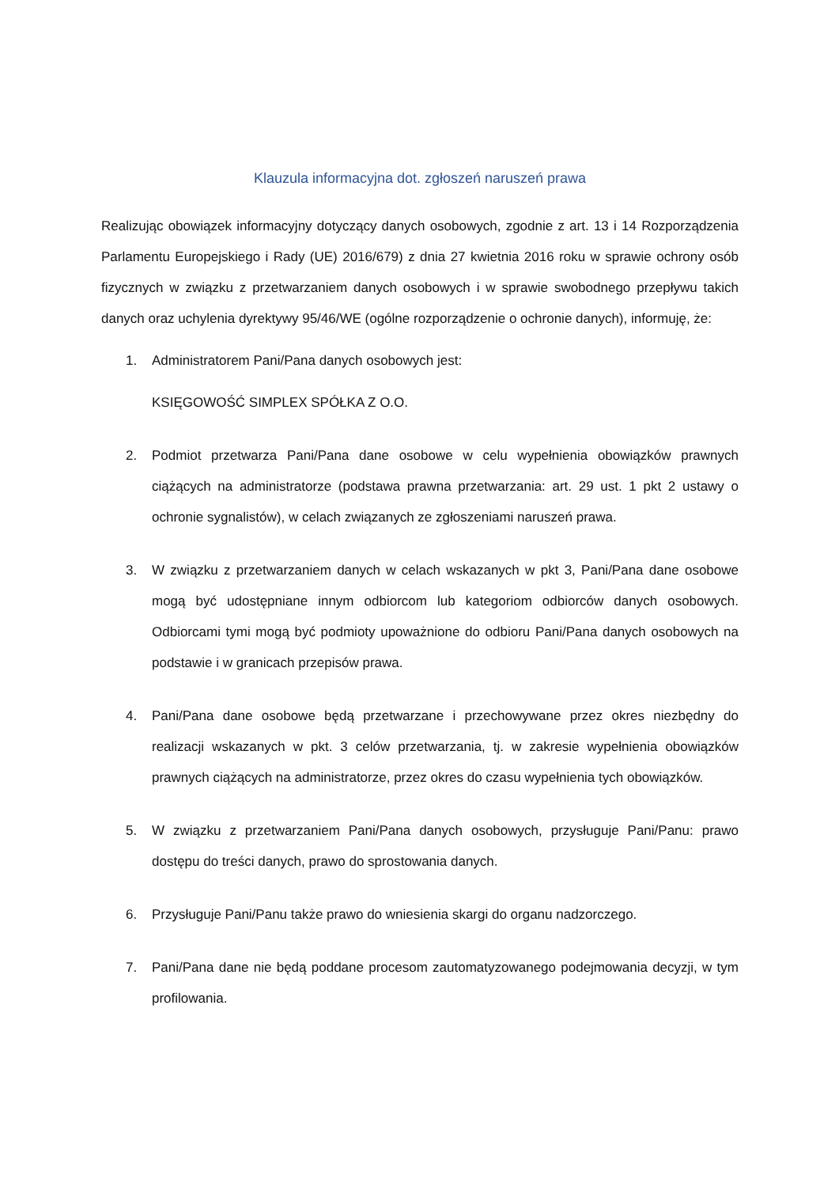Klauzula informacyjna dot. zgłoszeń naruszeń prawa
Realizując obowiązek informacyjny dotyczący danych osobowych, zgodnie z art. 13 i 14 Rozporządzenia Parlamentu Europejskiego i Rady (UE) 2016/679) z dnia 27 kwietnia 2016 roku w sprawie ochrony osób fizycznych w związku z przetwarzaniem danych osobowych i w sprawie swobodnego przepływu takich danych oraz uchylenia dyrektywy 95/46/WE (ogólne rozporządzenie o ochronie danych), informuję, że:
1. Administratorem Pani/Pana danych osobowych jest:
KSIĘGOWOŚĆ SIMPLEX SPÓŁKA Z O.O.
2. Podmiot przetwarza Pani/Pana dane osobowe w celu wypełnienia obowiązków prawnych ciążących na administratorze (podstawa prawna przetwarzania: art. 29 ust. 1 pkt 2 ustawy o ochronie sygnalistów), w celach związanych ze zgłoszeniami naruszeń prawa.
3. W związku z przetwarzaniem danych w celach wskazanych w pkt 3, Pani/Pana dane osobowe mogą być udostępniane innym odbiorcom lub kategoriom odbiorców danych osobowych. Odbiorcami tymi mogą być podmioty upoważnione do odbioru Pani/Pana danych osobowych na podstawie i w granicach przepisów prawa.
4. Pani/Pana dane osobowe będą przetwarzane i przechowywane przez okres niezbędny do realizacji wskazanych w pkt. 3 celów przetwarzania, tj. w zakresie wypełnienia obowiązków prawnych ciążących na administratorze, przez okres do czasu wypełnienia tych obowiązków.
5. W związku z przetwarzaniem Pani/Pana danych osobowych, przysługuje Pani/Panu: prawo dostępu do treści danych, prawo do sprostowania danych.
6. Przysługuje Pani/Panu także prawo do wniesienia skargi do organu nadzorczego.
7. Pani/Pana dane nie będą poddane procesom zautomatyzowanego podejmowania decyzji, w tym profilowania.